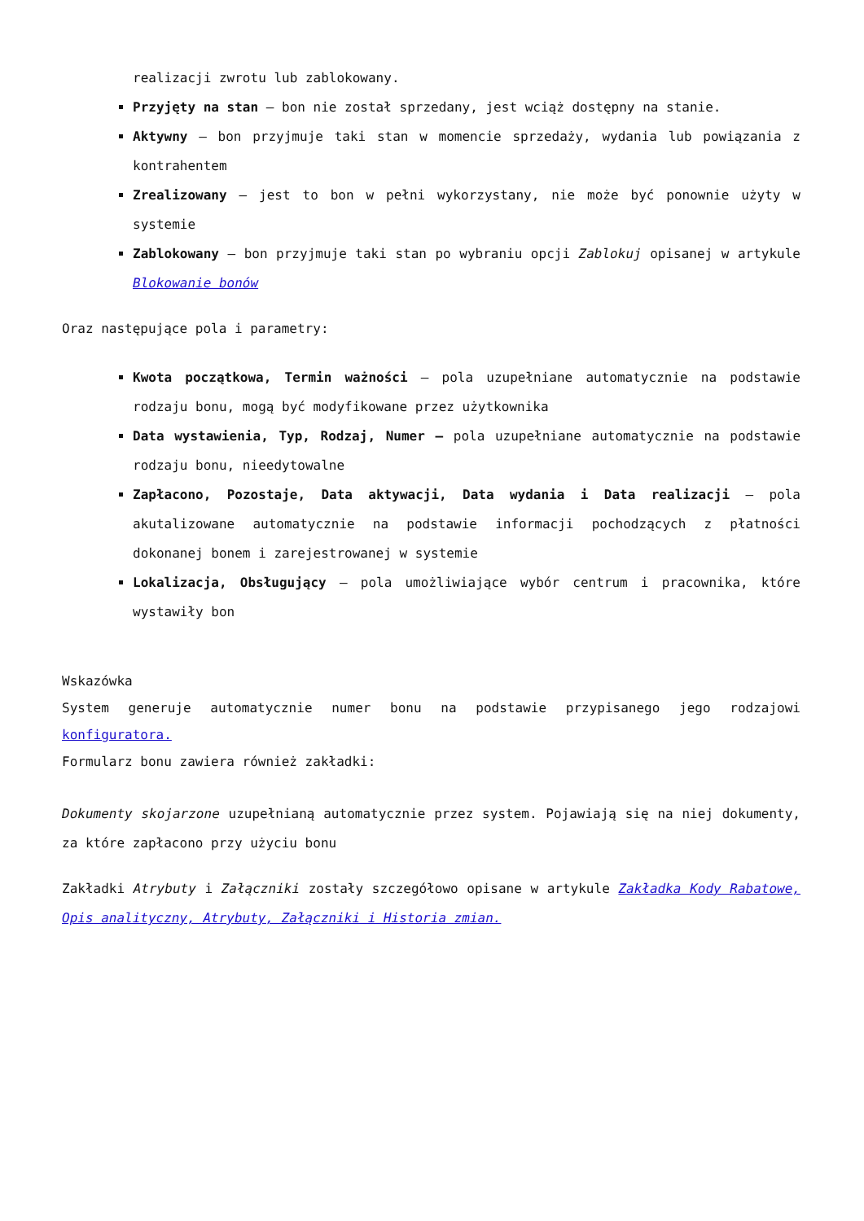realizacji zwrotu lub zablokowany.
Przyjęty na stan – bon nie został sprzedany, jest wciąż dostępny na stanie.
Aktywny – bon przyjmuje taki stan w momencie sprzedaży, wydania lub powiązania z kontrahentem
Zrealizowany – jest to bon w pełni wykorzystany, nie może być ponownie użyty w systemie
Zablokowany – bon przyjmuje taki stan po wybraniu opcji Zablokuj opisanej w artykule Blokowanie bonów
Oraz następujące pola i parametry:
Kwota początkowa, Termin ważności – pola uzupełniane automatycznie na podstawie rodzaju bonu, mogą być modyfikowane przez użytkownika
Data wystawienia, Typ, Rodzaj, Numer – pola uzupełniane automatycznie na podstawie rodzaju bonu, nieedytowalne
Zapłacono, Pozostaje, Data aktywacji, Data wydania i Data realizacji – pola akutalizowane automatycznie na podstawie informacji pochodzących z płatności dokonanej bonem i zarejestrowanej w systemie
Lokalizacja, Obsługujący – pola umożliwiające wybór centrum i pracownika, które wystawiły bon
Wskazówka
System generuje automatycznie numer bonu na podstawie przypisanego jego rodzajowi konfiguratora.
Formularz bonu zawiera również zakładki:
Dokumenty skojarzone uzupełnianą automatycznie przez system. Pojawiają się na niej dokumenty, za które zapłacono przy użyciu bonu
Zakładki Atrybuty i Załączniki zostały szczegółowo opisane w artykule Zakładka Kody Rabatowe, Opis analityczny, Atrybuty, Załączniki i Historia zmian.